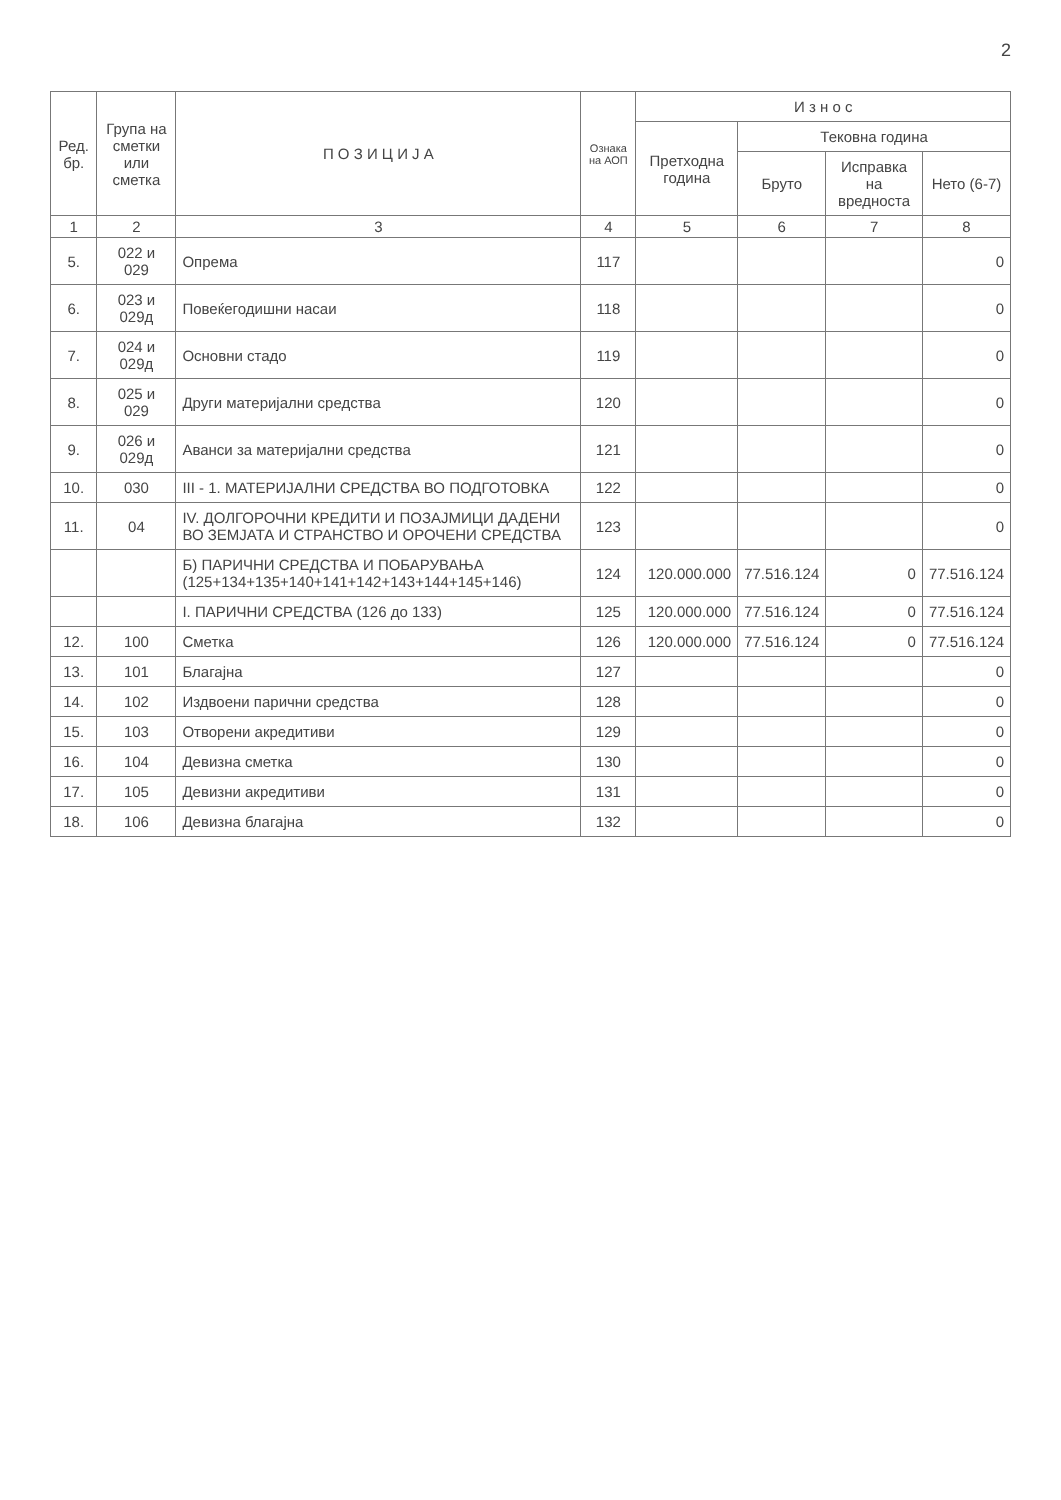2
| Ред. бр. | Група на сметки или сметка | П О З И Ц И Ј А | Ознака на АОП | И з н о с | | | |
| --- | --- | --- | --- | --- | --- | --- | --- |
| | | | | Претходна година | Тековна година | | |
| | | | | | Бруто | Исправка на вредноста | Нето (6-7) |
| 1 | 2 | 3 | 4 | 5 | 6 | 7 | 8 |
| 5. | 022 и 029 | Опрема | 117 | | | | 0 |
| 6. | 023 и 029д | Повеќегодишни насаи | 118 | | | | 0 |
| 7. | 024 и 029д | Основни стадо | 119 | | | | 0 |
| 8. | 025 и 029 | Други материјални средства | 120 | | | | 0 |
| 9. | 026 и 029д | Аванси за материјални средства | 121 | | | | 0 |
| 10. | 030 | III - 1. МАТЕРИЈАЛНИ СРЕДСТВА ВО ПОДГОТОВКА | 122 | | | | 0 |
| 11. | 04 | IV. ДОЛГОРОЧНИ КРЕДИТИ И ПОЗАЈМИЦИ ДАДЕНИ ВО ЗЕМЈАТА И СТРАНСТВО И ОРОЧЕНИ СРЕДСТВА | 123 | | | | 0 |
| | | Б) ПАРИЧНИ СРЕДСТВА И ПОБАРУВАЊА (125+134+135+140+141+142+143+144+145+146) | 124 | 120.000.000 | 77.516.124 | 0 | 77.516.124 |
| | | I. ПАРИЧНИ СРЕДСТВА (126 до 133) | 125 | 120.000.000 | 77.516.124 | 0 | 77.516.124 |
| 12. | 100 | Сметка | 126 | 120.000.000 | 77.516.124 | 0 | 77.516.124 |
| 13. | 101 | Благајна | 127 | | | | 0 |
| 14. | 102 | Издвоени парични средства | 128 | | | | 0 |
| 15. | 103 | Отворени акредитиви | 129 | | | | 0 |
| 16. | 104 | Девизна сметка | 130 | | | | 0 |
| 17. | 105 | Девизни акредитиви | 131 | | | | 0 |
| 18. | 106 | Девизна благајна | 132 | | | | 0 |